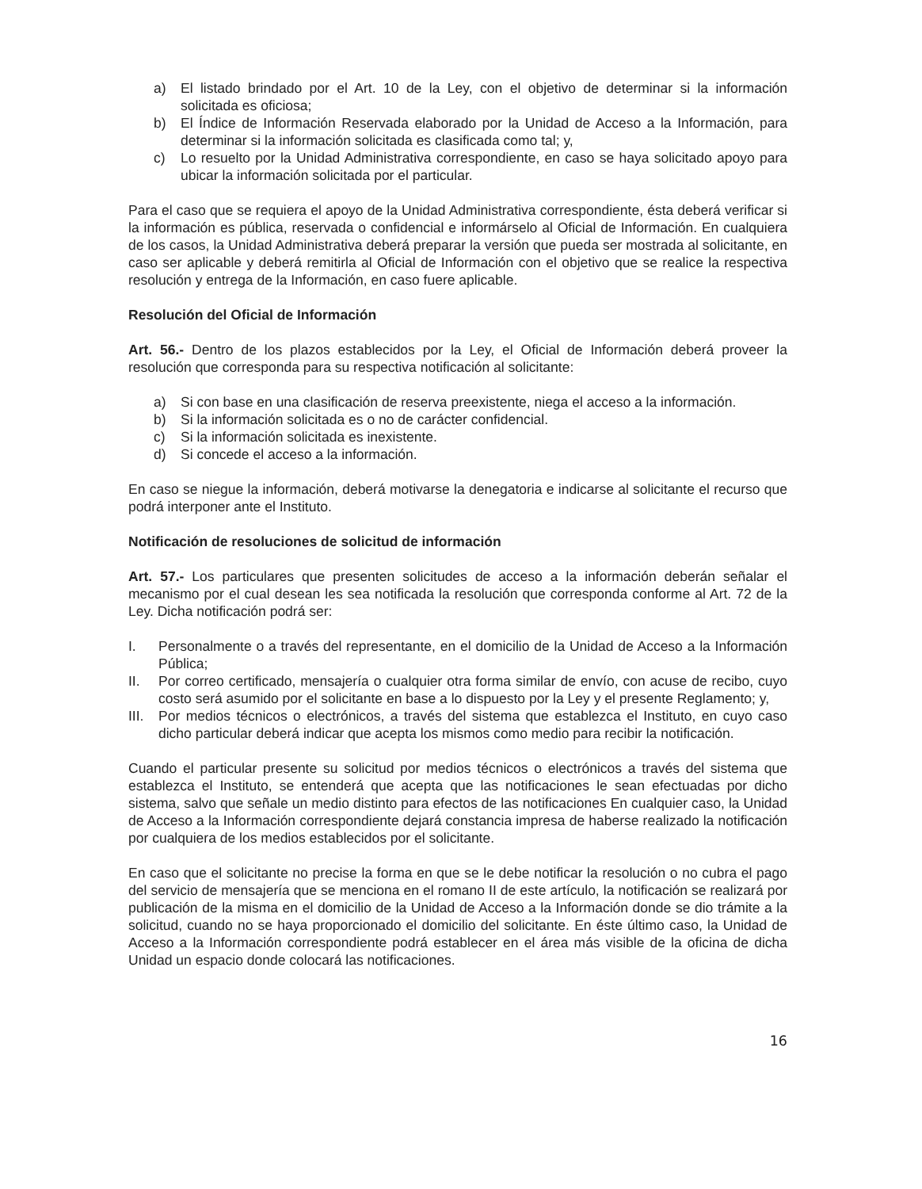a) El listado brindado por el Art. 10 de la Ley, con el objetivo de determinar si la información solicitada es oficiosa;
b) El Índice de Información Reservada elaborado por la Unidad de Acceso a la Información, para determinar si la información solicitada es clasificada como tal; y,
c) Lo resuelto por la Unidad Administrativa correspondiente, en caso se haya solicitado apoyo para ubicar la información solicitada por el particular.
Para el caso que se requiera el apoyo de la Unidad Administrativa correspondiente, ésta deberá verificar si la información es pública, reservada o confidencial e informárselo al Oficial de Información. En cualquiera de los casos, la Unidad Administrativa deberá preparar la versión que pueda ser mostrada al solicitante, en caso ser aplicable y deberá remitirla al Oficial de Información con el objetivo que se realice la respectiva resolución y entrega de la Información, en caso fuere aplicable.
Resolución del Oficial de Información
Art. 56.- Dentro de los plazos establecidos por la Ley, el Oficial de Información deberá proveer la resolución que corresponda para su respectiva notificación al solicitante:
a) Si con base en una clasificación de reserva preexistente, niega el acceso a la información.
b) Si la información solicitada es o no de carácter confidencial.
c) Si la información solicitada es inexistente.
d) Si concede el acceso a la información.
En caso se niegue la información, deberá motivarse la denegatoria e indicarse al solicitante el recurso que podrá interponer ante el Instituto.
Notificación de resoluciones de solicitud de información
Art. 57.- Los particulares que presenten solicitudes de acceso a la información deberán señalar el mecanismo por el cual desean les sea notificada la resolución que corresponda conforme al Art. 72 de la Ley. Dicha notificación podrá ser:
I. Personalmente o a través del representante, en el domicilio de la Unidad de Acceso a la Información Pública;
II. Por correo certificado, mensajería o cualquier otra forma similar de envío, con acuse de recibo, cuyo costo será asumido por el solicitante en base a lo dispuesto por la Ley y el presente Reglamento; y,
III. Por medios técnicos o electrónicos, a través del sistema que establezca el Instituto, en cuyo caso dicho particular deberá indicar que acepta los mismos como medio para recibir la notificación.
Cuando el particular presente su solicitud por medios técnicos o electrónicos a través del sistema que establezca el Instituto, se entenderá que acepta que las notificaciones le sean efectuadas por dicho sistema, salvo que señale un medio distinto para efectos de las notificaciones En cualquier caso, la Unidad de Acceso a la Información correspondiente dejará constancia impresa de haberse realizado la notificación por cualquiera de los medios establecidos por el solicitante.
En caso que el solicitante no precise la forma en que se le debe notificar la resolución o no cubra el pago del servicio de mensajería que se menciona en el romano II de este artículo, la notificación se realizará por publicación de la misma en el domicilio de la Unidad de Acceso a la Información donde se dio trámite a la solicitud, cuando no se haya proporcionado el domicilio del solicitante. En éste último caso, la Unidad de Acceso a la Información correspondiente podrá establecer en el área más visible de la oficina de dicha Unidad un espacio donde colocará las notificaciones.
16